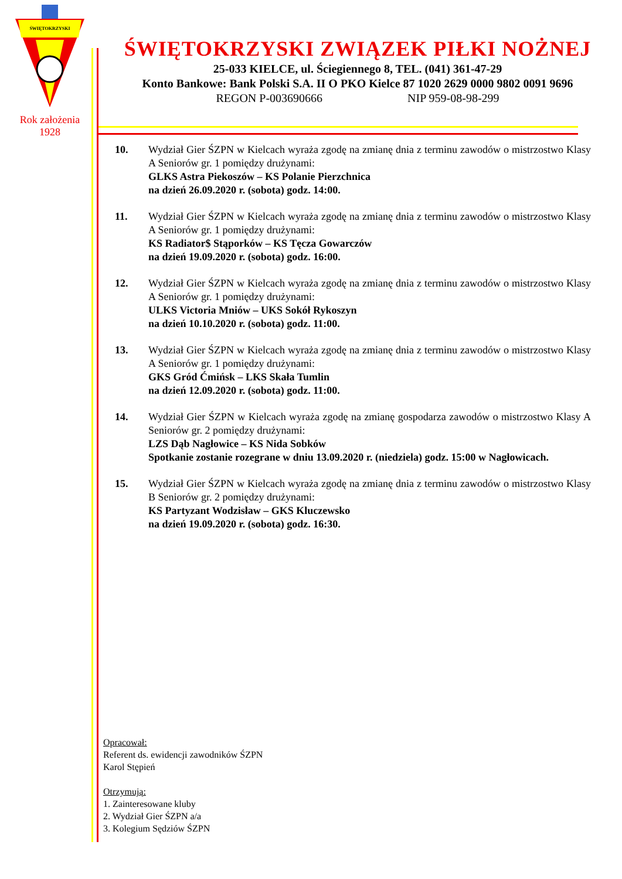ŚWIĘTOKRZYSKI
Rok założenia
1928
ŚWIĘTOKRZYSKI ZWIĄZEK PIŁKI NOŻNEJ
25-033 KIELCE, ul. Ściegiennego 8, TEL. (041) 361-47-29
Konto Bankowe: Bank Polski S.A. II O PKO Kielce 87 1020 2629 0000 9802 0091 9696
REGON P-003690666 NIP 959-08-98-299
10. Wydział Gier ŚZPN w Kielcach wyraża zgodę na zmianę dnia z terminu zawodów o mistrzostwo Klasy A Seniorów gr. 1 pomiędzy drużynami:
GLKS Astra Piekoszów – KS Polanie Pierzchnica
na dzień 26.09.2020 r. (sobota) godz. 14:00.
11. Wydział Gier ŚZPN w Kielcach wyraża zgodę na zmianę dnia z terminu zawodów o mistrzostwo Klasy A Seniorów gr. 1 pomiędzy drużynami:
KS Radiator$ Stąporków – KS Tęcza Gowarczów
na dzień 19.09.2020 r. (sobota) godz. 16:00.
12. Wydział Gier ŚZPN w Kielcach wyraża zgodę na zmianę dnia z terminu zawodów o mistrzostwo Klasy A Seniorów gr. 1 pomiędzy drużynami:
ULKS Victoria Mniów – UKS Sokół Rykoszyn
na dzień 10.10.2020 r. (sobota) godz. 11:00.
13. Wydział Gier ŚZPN w Kielcach wyraża zgodę na zmianę dnia z terminu zawodów o mistrzostwo Klasy A Seniorów gr. 1 pomiędzy drużynami:
GKS Gród Ćmińsk – LKS Skała Tumlin
na dzień 12.09.2020 r. (sobota) godz. 11:00.
14. Wydział Gier ŚZPN w Kielcach wyraża zgodę na zmianę gospodarza zawodów o mistrzostwo Klasy A Seniorów gr. 2 pomiędzy drużynami:
LZS Dąb Nagłowice – KS Nida Sobków
Spotkanie zostanie rozegrane w dniu 13.09.2020 r. (niedziela) godz. 15:00 w Nagłowicach.
15. Wydział Gier ŚZPN w Kielcach wyraża zgodę na zmianę dnia z terminu zawodów o mistrzostwo Klasy B Seniorów gr. 2 pomiędzy drużynami:
KS Partyzant Wodzisław – GKS Kluczewsko
na dzień 19.09.2020 r. (sobota) godz. 16:30.
Opracował:
Referent ds. ewidencji zawodników ŚZPN
Karol Stępień
Otrzymują:
1. Zainteresowane kluby
2. Wydział Gier ŚZPN a/a
3. Kolegium Sędziów ŚZPN